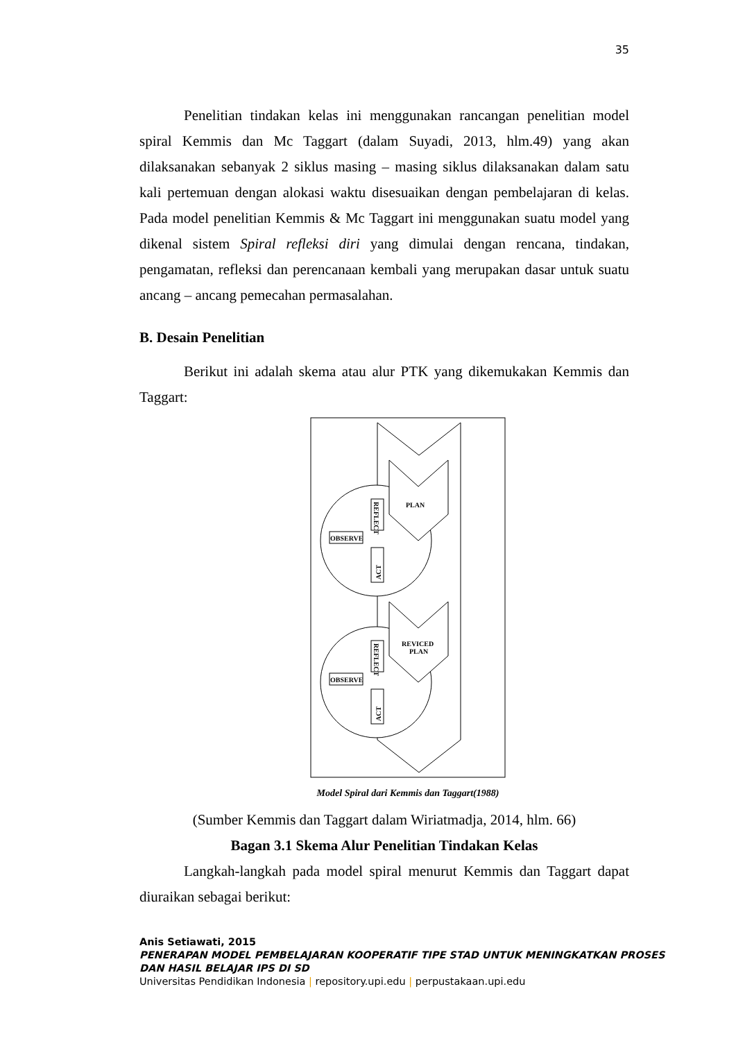35
Penelitian tindakan kelas ini menggunakan rancangan penelitian model spiral Kemmis dan Mc Taggart (dalam Suyadi, 2013, hlm.49) yang akan dilaksanakan sebanyak 2 siklus masing – masing siklus dilaksanakan dalam satu kali pertemuan dengan alokasi waktu disesuaikan dengan pembelajaran di kelas. Pada model penelitian Kemmis & Mc Taggart ini menggunakan suatu model yang dikenal sistem Spiral refleksi diri yang dimulai dengan rencana, tindakan, pengamatan, refleksi dan perencanaan kembali yang merupakan dasar untuk suatu ancang – ancang pemecahan permasalahan.
B. Desain Penelitian
Berikut ini adalah skema atau alur PTK yang dikemukakan Kemmis dan Taggart:
PLAN
REVICED
PLAN
REFLECT
OBSERVE
ACT
REFLECT
OBSERVE
ACT
Model Spiral dari Kemmis dan Taggart(1988)
(Sumber Kemmis dan Taggart dalam Wiriatmadja, 2014, hlm. 66)
Bagan 3.1 Skema Alur Penelitian Tindakan Kelas
Langkah-langkah pada model spiral menurut Kemmis dan Taggart dapat diuraikan sebagai berikut:
Anis Setiawati, 2015
PENERAPAN MODEL PEMBELAJARAN KOOPERATIF TIPE STAD UNTUK MENINGKATKAN PROSES
DAN HASIL BELAJAR IPS DI SD
Universitas Pendidikan Indonesia | repository.upi.edu | perpustakaan.upi.edu